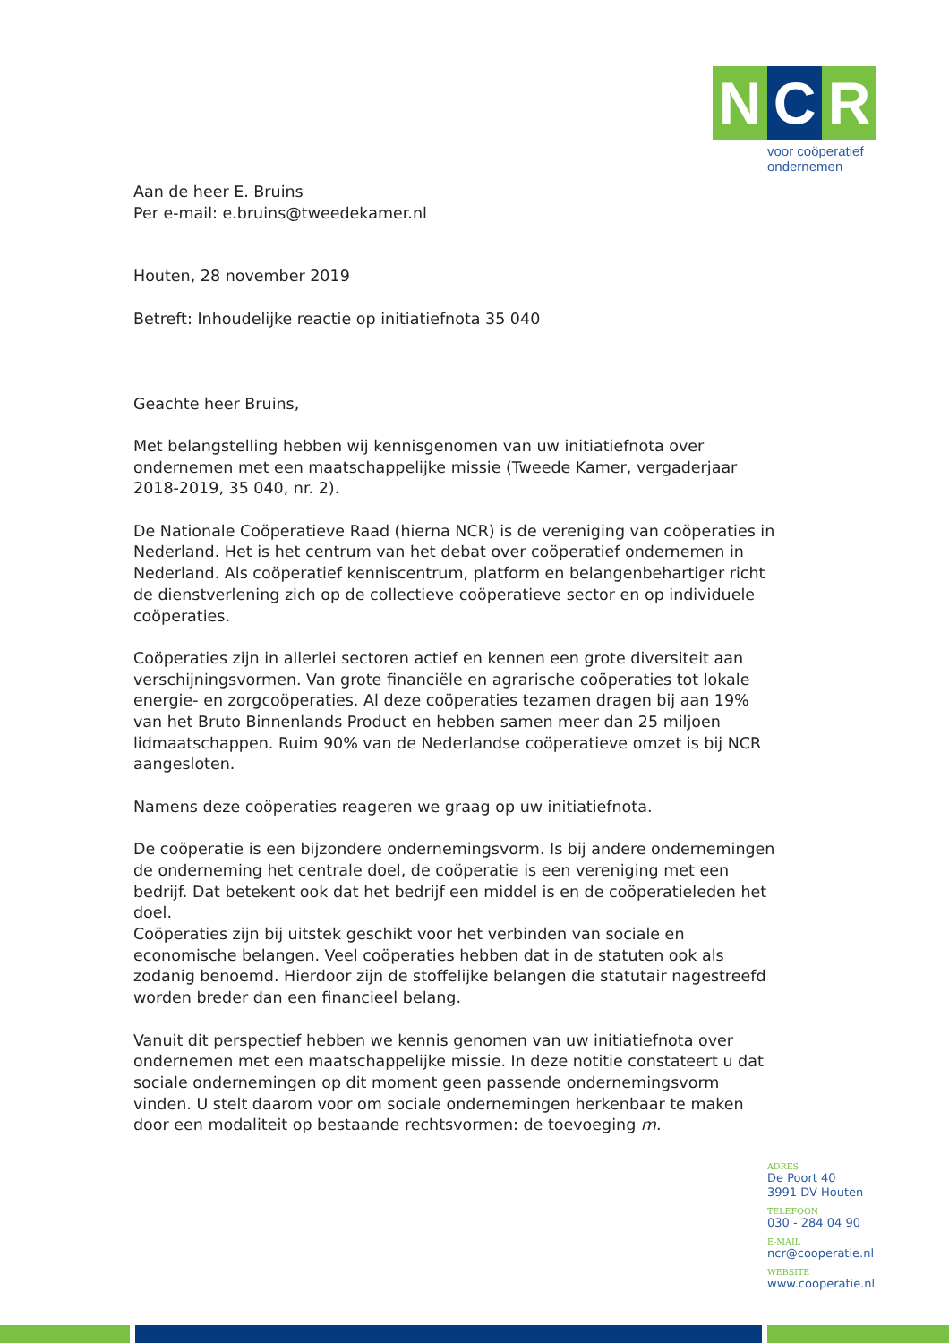N C R
voor coöperatief
ondernemen
Aan de heer E. Bruins
Per e-mail: e.bruins@tweedekamer.nl
Houten, 28 november 2019
Betreft: Inhoudelijke reactie op initiatiefnota 35 040
Geachte heer Bruins,
Met belangstelling hebben wij kennisgenomen van uw initiatiefnota over ondernemen met een maatschappelijke missie (Tweede Kamer, vergaderjaar 2018-2019, 35 040, nr. 2).
De Nationale Coöperatieve Raad (hierna NCR) is de vereniging van coöperaties in Nederland. Het is het centrum van het debat over coöperatief ondernemen in Nederland. Als coöperatief kenniscentrum, platform en belangenbehartiger richt de dienstverlening zich op de collectieve coöperatieve sector en op individuele coöperaties.
Coöperaties zijn in allerlei sectoren actief en kennen een grote diversiteit aan verschijningsvormen. Van grote financiële en agrarische coöperaties tot lokale energie- en zorgcoöperaties. Al deze coöperaties tezamen dragen bij aan 19% van het Bruto Binnenlands Product en hebben samen meer dan 25 miljoen lidmaatschappen. Ruim 90% van de Nederlandse coöperatieve omzet is bij NCR aangesloten.
Namens deze coöperaties reageren we graag op uw initiatiefnota.
De coöperatie is een bijzondere ondernemingsvorm. Is bij andere ondernemingen de onderneming het centrale doel, de coöperatie is een vereniging met een bedrijf. Dat betekent ook dat het bedrijf een middel is en de coöperatieleden het doel.
Coöperaties zijn bij uitstek geschikt voor het verbinden van sociale en economische belangen. Veel coöperaties hebben dat in de statuten ook als zodanig benoemd. Hierdoor zijn de stoffelijke belangen die statutair nagestreefd worden breder dan een financieel belang.
Vanuit dit perspectief hebben we kennis genomen van uw initiatiefnota over ondernemen met een maatschappelijke missie. In deze notitie constateert u dat sociale ondernemingen op dit moment geen passende ondernemingsvorm vinden. U stelt daarom voor om sociale ondernemingen herkenbaar te maken door een modaliteit op bestaande rechtsvormen: de toevoeging m.
ADRES
De Poort 40
3991 DV Houten
TELEFOON
030 - 284 04 90
E-MAIL
ncr@cooperatie.nl
WEBSITE
www.cooperatie.nl